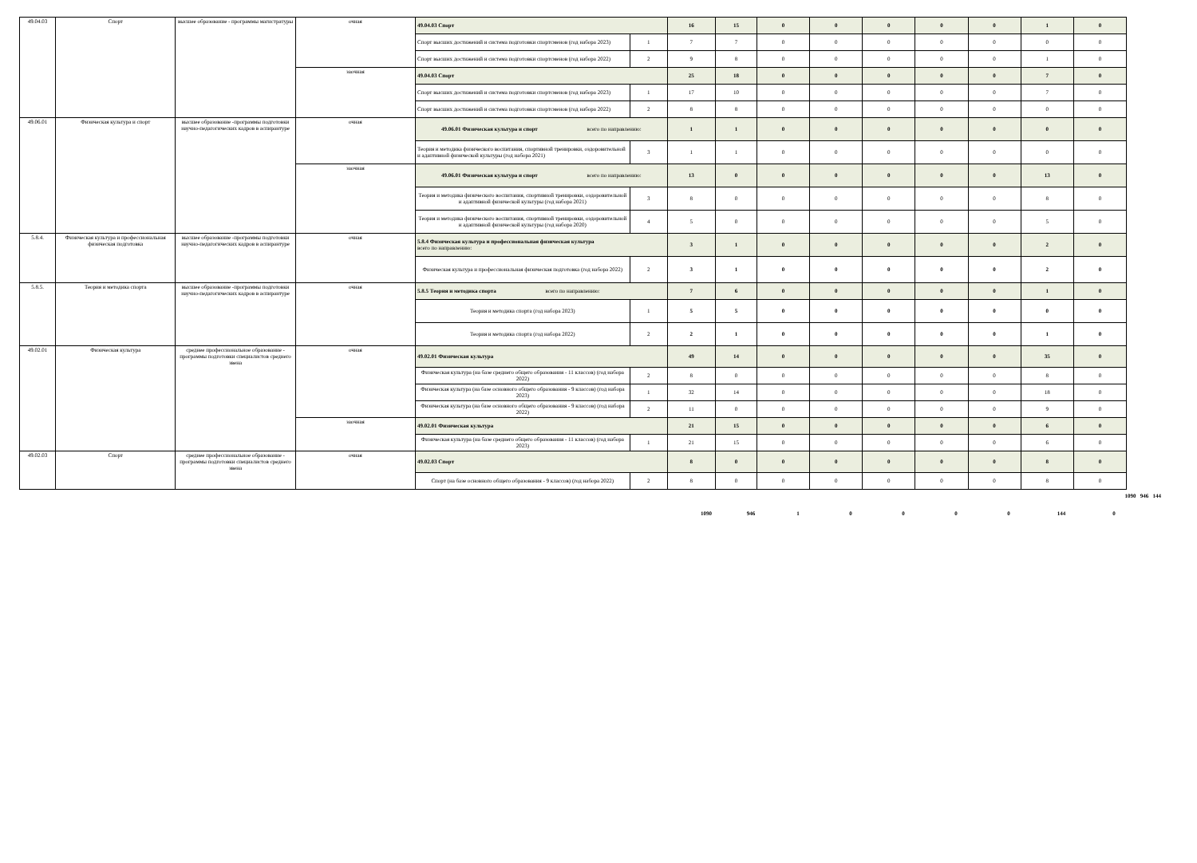| 49.04.03 | Спорт | высшее образование - программы магистратуры | очная | 49.04.03 Спорт | | 16 | 15 | 0 | 0 | 0 | 0 | 0 | 1 | 0 |
| | | | | Спорт высших достижений и система подготовки спортсменов (год набора 2023) | 1 | 7 | 7 | 0 | 0 | 0 | 0 | 0 | 0 | 0 |
| | | | | Спорт высших достижений и система подготовки спортсменов (год набора 2022) | 2 | 9 | 8 | 0 | 0 | 0 | 0 | 0 | 1 | 0 |
| | | | заочная | 49.04.03 Спорт | | 25 | 18 | 0 | 0 | 0 | 0 | 0 | 7 | 0 |
| | | | | Спорт высших достижений и система подготовки спортсменов (год набора 2023) | 1 | 17 | 10 | 0 | 0 | 0 | 0 | 0 | 7 | 0 |
| | | | | Спорт высших достижений и система подготовки спортсменов (год набора 2022) | 2 | 8 | 8 | 0 | 0 | 0 | 0 | 0 | 0 | 0 |
| 49.06.01 | Физическая культура и спорт | высшее образование -программы подготовки научно-педагогических кадров в аспирантуре | очная | 49.06.01 Физическая культура и спорт всего по направлению: | | 1 | 1 | 0 | 0 | 0 | 0 | 0 | 0 | 0 |
| | | | | Теория и методика физического воспитания, спортивной тренировки, оздоровительной и адаптивной физической культуры (год набора 2021) | 3 | 1 | 1 | 0 | 0 | 0 | 0 | 0 | 0 | 0 |
| | | | заочная | 49.06.01 Физическая культура и спорт всего по направлению: | | 13 | 0 | 0 | 0 | 0 | 0 | 0 | 13 | 0 |
| | | | | Теория и методика физического воспитания, спортивной тренировки, оздоровительной и адаптивной физической культуры (год набора 2021) | 3 | 8 | 0 | 0 | 0 | 0 | 0 | 0 | 8 | 0 |
| | | | | Теория и методика физического воспитания, спортивной тренировки, оздоровительной и адаптивной физической культуры (год набора 2020) | 4 | 5 | 0 | 0 | 0 | 0 | 0 | 0 | 5 | 0 |
| 5.8.4. | Физическая культура и профессиональная физическая подготовка | высшее образование -программы подготовки научно-педагогических кадров в аспирантуре | очная | 5.8.4 Физическая культура и профессиональная физическая культура всего по направлению: | | 3 | 1 | 0 | 0 | 0 | 0 | 0 | 2 | 0 |
| | | | | Физическая культура и профессиональная физическая подготовка (год набора 2022) | 2 | 3 | 1 | 0 | 0 | 0 | 0 | 0 | 2 | 0 |
| 5.8.5. | Теория и методика спорта | высшее образование -программы подготовки научно-педагогических кадров в аспирантуре | очная | 5.8.5 Теория и методика спорта всего по направлению: | | 7 | 6 | 0 | 0 | 0 | 0 | 0 | 1 | 0 |
| | | | | Теория и методика спорта (год набора 2023) | 1 | 5 | 5 | 0 | 0 | 0 | 0 | 0 | 0 | 0 |
| | | | | Теория и методика спорта (год набора 2022) | 2 | 2 | 1 | 0 | 0 | 0 | 0 | 0 | 1 | 0 |
| 49.02.01 | Физическая культура | среднее профессиональное образование - программы подготовки специалистов среднего звена | очная | 49.02.01 Физическая культура | | 49 | 14 | 0 | 0 | 0 | 0 | 0 | 35 | 0 |
| | | | | Физическая культура (на базе среднего общего образования - 11 классов) (год набора 2022) | 2 | 8 | 0 | 0 | 0 | 0 | 0 | 0 | 8 | 0 |
| | | | | Физическая культура (на базе основного общего образования - 9 классов) (год набора 2023) | 1 | 32 | 14 | 0 | 0 | 0 | 0 | 0 | 18 | 0 |
| | | | | Физическая культура (на базе основного общего образования - 9 классов) (год набора 2022) | 2 | 11 | 0 | 0 | 0 | 0 | 0 | 0 | 9 | 0 |
| | | | заочная | 49.02.01 Физическая культура | | 21 | 15 | 0 | 0 | 0 | 0 | 0 | 6 | 0 |
| | | | | Физическая культура (на базе среднего общего образования - 11 классов) (год набора 2023) | 1 | 21 | 15 | 0 | 0 | 0 | 0 | 0 | 6 | 0 |
| 49.02.03 | Спорт | среднее профессиональное образование - программы подготовки специалистов среднего звена | очная | 49.02.03 Спорт | | 8 | 0 | 0 | 0 | 0 | 0 | 0 | 8 | 0 |
| | | | | Спорт (на базе основного общего образования - 9 классов) (год набора 2022) | 2 | 8 | 0 | 0 | 0 | 0 | 0 | 0 | 8 | 0 |
1090 946 144
1090 946 1 0 0 0 0 144 0